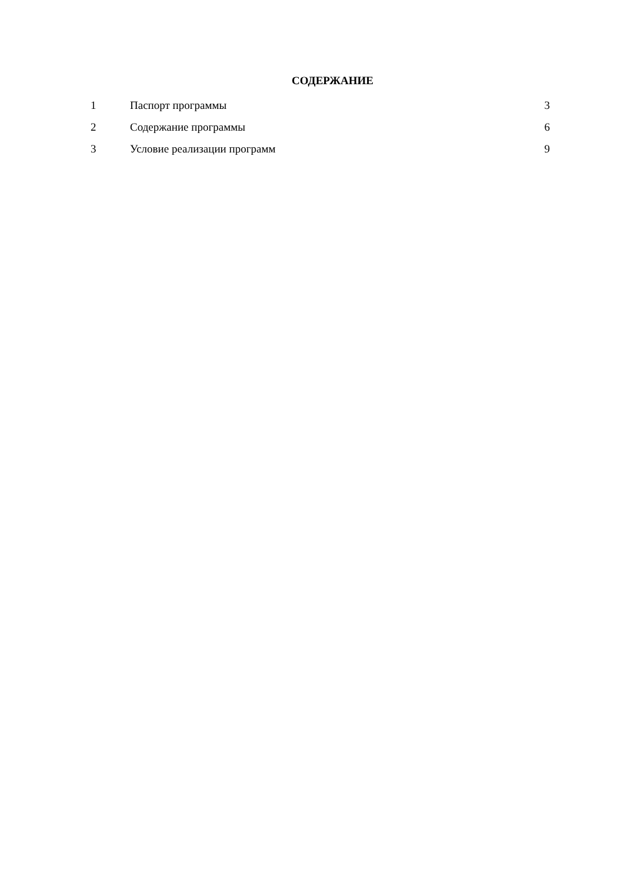СОДЕРЖАНИЕ
| 1 | Паспорт программы | 3 |
| 2 | Содержание программы | 6 |
| 3 | Условие реализации программ | 9 |